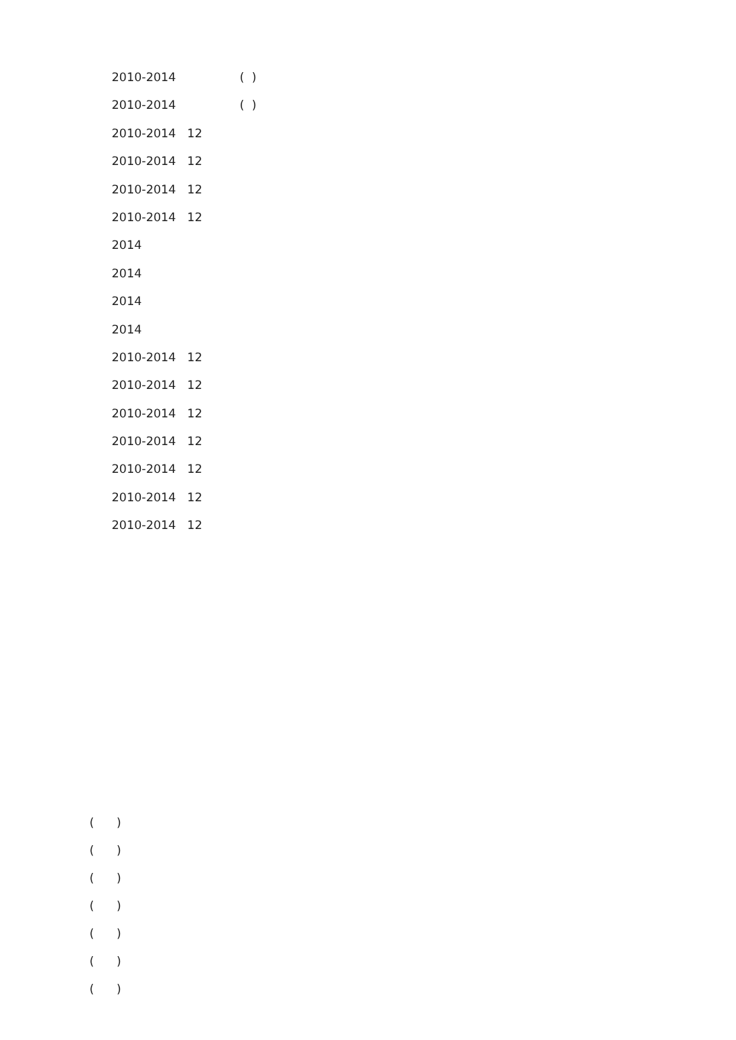2010-2014 ( )
2010-2014 ( )
2010-2014 12
2010-2014 12
2010-2014 12
2010-2014 12
2014
2014
2014
2014
2010-2014 12
2010-2014 12
2010-2014 12
2010-2014 12
2010-2014 12
2010-2014 12
2010-2014 12
( )
( )
( )
( )
( )
( )
( )